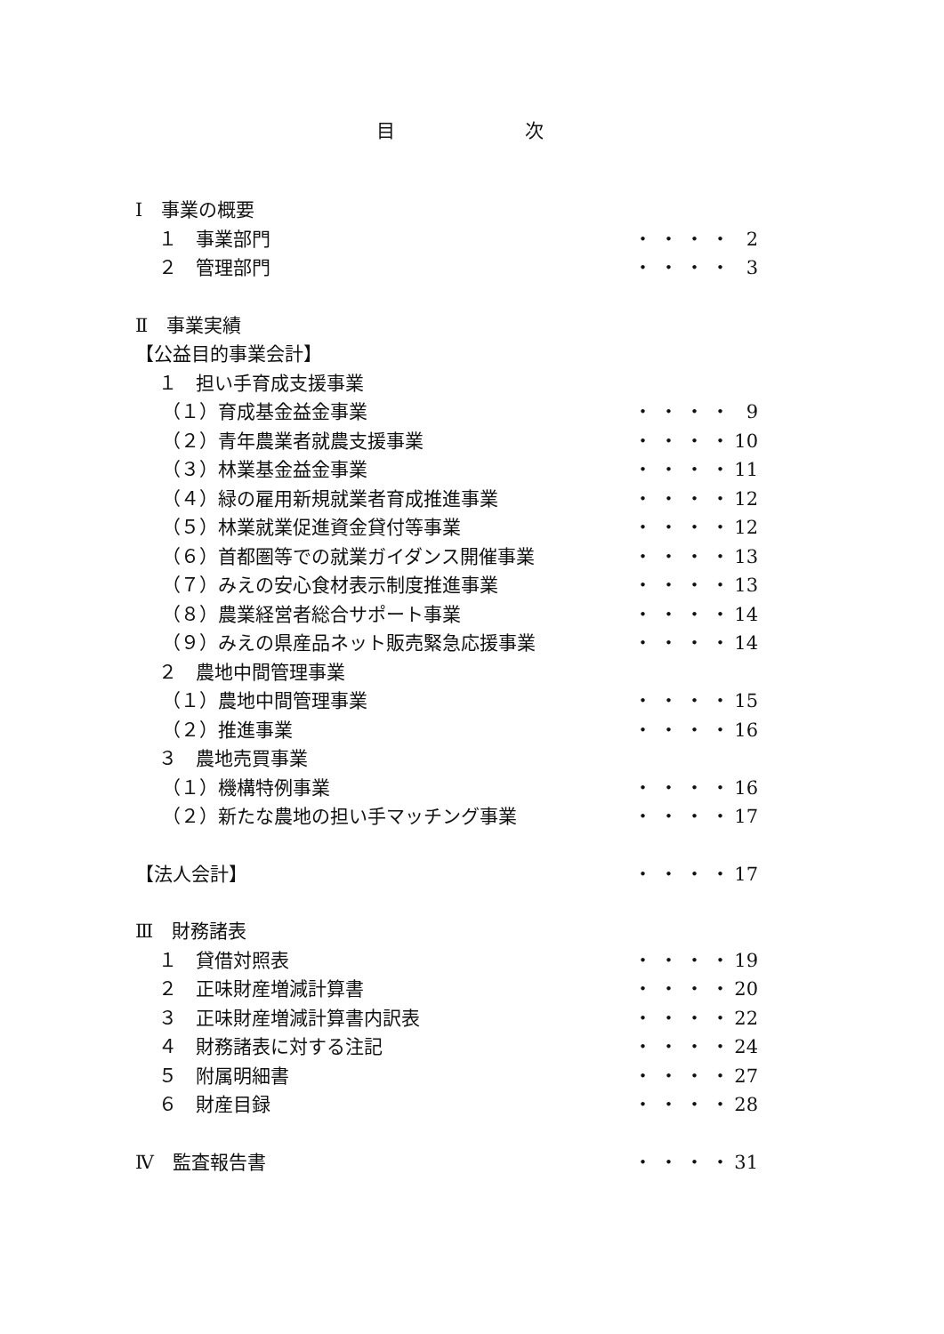目 次
Ⅰ　事業の概要
１　事業部門 ・・・・ 2
２　管理部門 ・・・・ 3
Ⅱ　事業実績
【公益目的事業会計】
１　担い手育成支援事業
（１）育成基金益金事業 ・・・・ 9
（２）青年農業者就農支援事業 ・・・・ 10
（３）林業基金益金事業 ・・・・ 11
（４）緑の雇用新規就業者育成推進事業 ・・・・ 12
（５）林業就業促進資金貸付等事業 ・・・・ 12
（６）首都圏等での就業ガイダンス開催事業 ・・・・ 13
（７）みえの安心食材表示制度推進事業 ・・・・ 13
（８）農業経営者総合サポート事業 ・・・・ 14
（９）みえの県産品ネット販売緊急応援事業 ・・・・ 14
２　農地中間管理事業
（１）農地中間管理事業 ・・・・ 15
（２）推進事業 ・・・・ 16
３　農地売買事業
（１）機構特例事業 ・・・・ 16
（２）新たな農地の担い手マッチング事業 ・・・・ 17
【法人会計】 ・・・・ 17
Ⅲ　財務諸表
１　貸借対照表 ・・・・ 19
２　正味財産増減計算書 ・・・・ 20
３　正味財産増減計算書内訳表 ・・・・ 22
４　財務諸表に対する注記 ・・・・ 24
５　附属明細書 ・・・・ 27
６　財産目録 ・・・・ 28
Ⅳ　監査報告書 ・・・・ 31